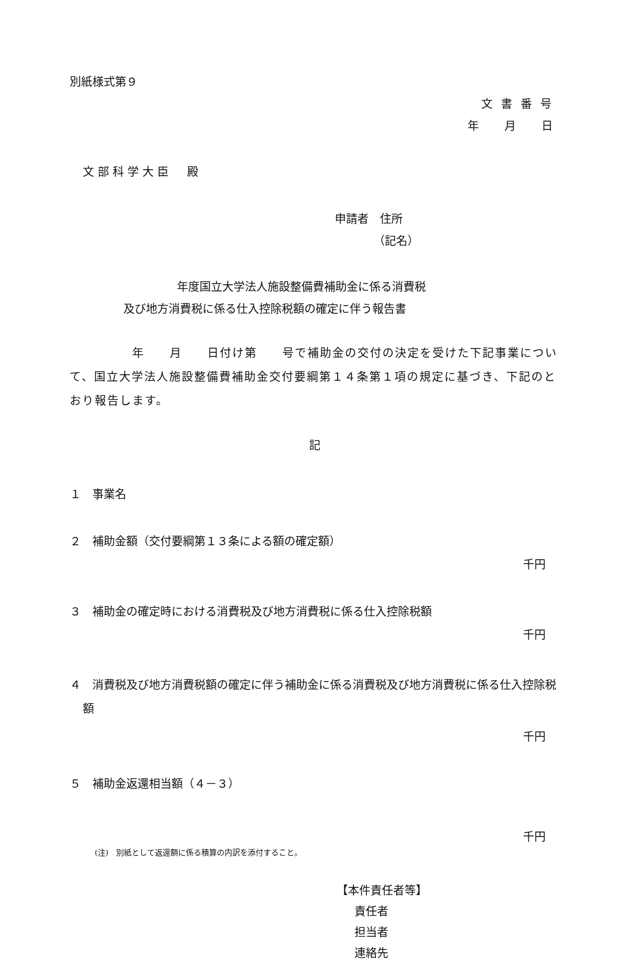別紙様式第９
文書番号
年　月　日
文部科学大臣　殿
申請者　住所
（記名）
年度国立大学法人施設整備費補助金に係る消費税
及び地方消費税に係る仕入控除税額の確定に伴う報告書
　　　　　年　　月　　日付け第　　号で補助金の交付の決定を受けた下記事業について、国立大学法人施設整備費補助金交付要綱第１４条第１項の規定に基づき、下記のとおり報告します。
記
１　事業名
２　補助金額（交付要綱第１３条による額の確定額）
千円
３　補助金の確定時における消費税及び地方消費税に係る仕入控除税額
千円
４　消費税及び地方消費税額の確定に伴う補助金に係る消費税及び地方消費税に係る仕入控除税額
千円
５　補助金返還相当額（４－３）
千円
(注)　別紙として返還額に係る積算の内訳を添付すること。
【本件責任者等】
責任者
担当者
連絡先